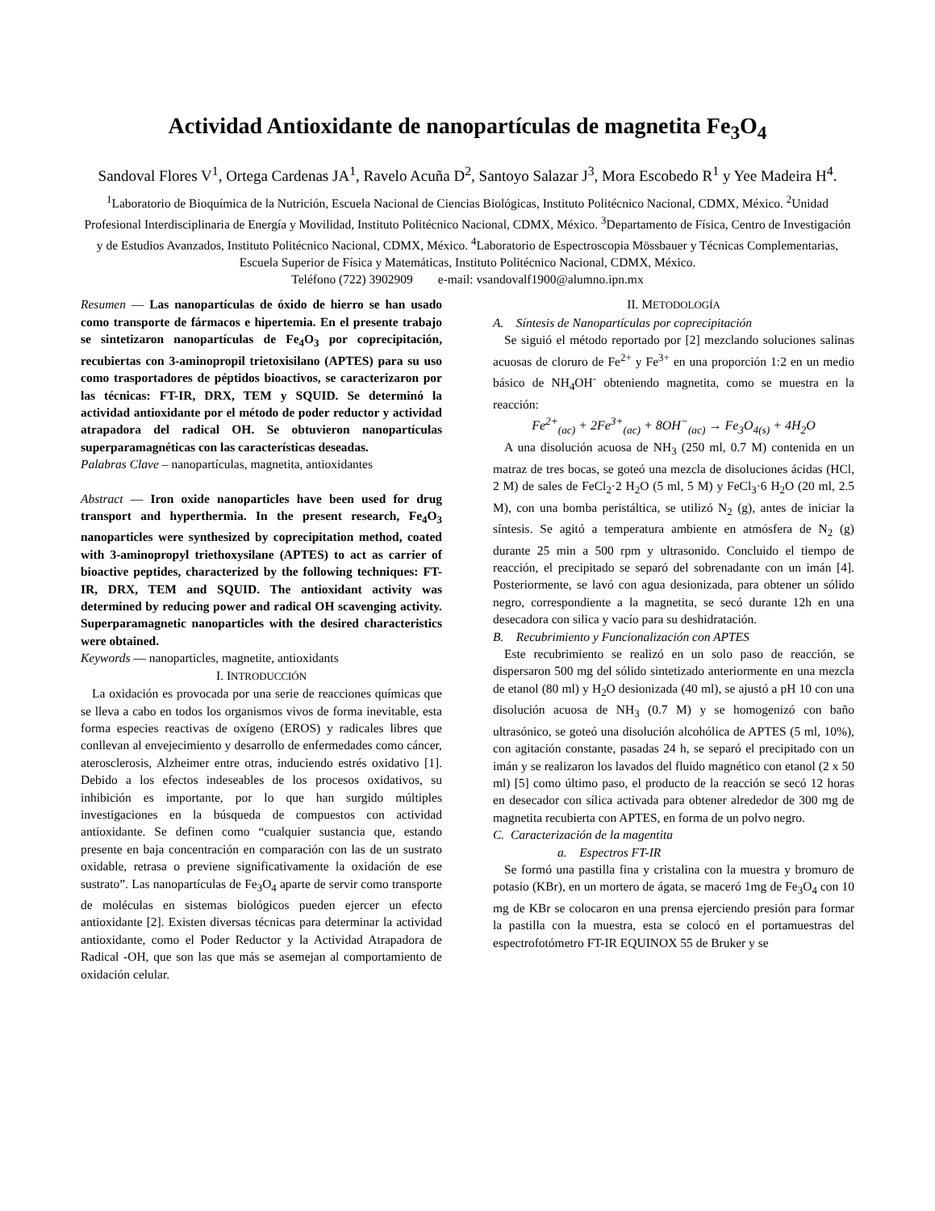Actividad Antioxidante de nanopartículas de magnetita Fe<sub>3</sub>O<sub>4</sub>
Sandoval Flores V<sup>1</sup>, Ortega Cardenas JA<sup>1</sup>, Ravelo Acuña D<sup>2</sup>, Santoyo Salazar J<sup>3</sup>, Mora Escobedo R<sup>1</sup> y Yee Madeira H<sup>4</sup>.
<sup>1</sup> Laboratorio de Bioquímica de la Nutrición, Escuela Nacional de Ciencias Biológicas, Instituto Politécnico Nacional, CDMX, México. <sup>2</sup>Unidad Profesional Interdisciplinaria de Energía y Movilidad, Instituto Politécnico Nacional, CDMX, México. <sup>3</sup>Departamento de Física, Centro de Investigación y de Estudios Avanzados, Instituto Politécnico Nacional, CDMX, México. <sup>4</sup>Laboratorio de Espectroscopia Mössbauer y Técnicas Complementarias, Escuela Superior de Física y Matemáticas, Instituto Politécnico Nacional, CDMX, México.
Teléfono (722) 3902909 e-mail: vsandovalf1900@alumno.ipn.mx
Resumen — Las nanopartículas de óxido de hierro se han usado como transporte de fármacos e hipertemia. En el presente trabajo se sintetizaron nanopartículas de Fe<sub>4</sub>O<sub>3</sub> por coprecipitación, recubiertas con 3-aminopropil trietoxisilano (APTES) para su uso como trasportadores de péptidos bioactivos, se caracterizaron por las técnicas: FT-IR, DRX, TEM y SQUID. Se determinó la actividad antioxidante por el método de poder reductor y actividad atrapadora del radical OH. Se obtuvieron nanopartículas superparamagnéticas con las características deseadas.
Palabras Clave – nanopartículas, magnetita, antioxidantes
Abstract — Iron oxide nanoparticles have been used for drug transport and hyperthermia. In the present research, Fe<sub>4</sub>O<sub>3</sub> nanoparticles were synthesized by coprecipitation method, coated with 3-aminopropyl triethoxysilane (APTES) to act as carrier of bioactive peptides, characterized by the following techniques: FT-IR, DRX, TEM and SQUID. The antioxidant activity was determined by reducing power and radical OH scavenging activity. Superparamagnetic nanoparticles with the desired characteristics were obtained.
Keywords — nanoparticles, magnetite, antioxidants
I. INTRODUCCIÓN
La oxidación es provocada por una serie de reacciones químicas que se lleva a cabo en todos los organismos vivos de forma inevitable, esta forma especies reactivas de oxígeno (EROS) y radicales libres que conllevan al envejecimiento y desarrollo de enfermedades como cáncer, aterosclerosis, Alzheimer entre otras, induciendo estrés oxidativo [1]. Debido a los efectos indeseables de los procesos oxidativos, su inhibición es importante, por lo que han surgido múltiples investigaciones en la búsqueda de compuestos con actividad antioxidante. Se definen como “cualquier sustancia que, estando presente en baja concentración en comparación con las de un sustrato oxidable, retrasa o previene significativamente la oxidación de ese sustrato”. Las nanopartículas de Fe<sub>3</sub>O<sub>4</sub> aparte de servir como transporte de moléculas en sistemas biológicos pueden ejercer un efecto antioxidante [2]. Existen diversas técnicas para determinar la actividad antioxidante, como el Poder Reductor y la Actividad Atrapadora de Radical -OH, que son las que más se asemejan al comportamiento de oxidación celular.
II. METODOLOGÍA
A. Síntesis de Nanopartículas por coprecipitación
Se siguió el método reportado por [2] mezclando soluciones salinas acuosas de cloruro de Fe<sup>2+</sup> y Fe<sup>3+</sup> en una proporción 1:2 en un medio básico de NH<sub>4</sub>OH<sup>-</sup> obteniendo magnetita, como se muestra en la reacción:
Fe<sup>2+</sup><sub>(ac)</sub> + 2Fe<sup>3+</sup><sub>(ac)</sub> + 8OH<sup>−</sup><sub>(ac)</sub> → Fe<sub>3</sub>O<sub>4(s)</sub> + 4H<sub>2</sub>O
A una disolución acuosa de NH<sub>3</sub> (250 ml, 0.7 M) contenida en un matraz de tres bocas, se goteó una mezcla de disoluciones ácidas (HCl, 2 M) de sales de FeCl<sub>2</sub>·2 H<sub>2</sub>O (5 ml, 5 M) y FeCl<sub>3</sub>·6 H<sub>2</sub>O (20 ml, 2.5 M), con una bomba peristáltica, se utilizó N<sub>2</sub> (g), antes de iniciar la síntesis. Se agitó a temperatura ambiente en atmósfera de N<sub>2</sub> (g) durante 25 min a 500 rpm y ultrasonido. Concluido el tiempo de reacción, el precipitado se separó del sobrenadante con un imán [4]. Posteriormente, se lavó con agua desionizada, para obtener un sólido negro, correspondiente a la magnetita, se secó durante 12h en una desecadora con silica y vacío para su deshidratación.
B. Recubrimiento y Funcionalización con APTES
Este recubrimiento se realizó en un solo paso de reacción, se dispersaron 500 mg del sólido sintetizado anteriormente en una mezcla de etanol (80 ml) y H<sub>2</sub>O desionizada (40 ml), se ajustó a pH 10 con una disolución acuosa de NH<sub>3</sub> (0.7 M) y se homogenizó con baño ultrasónico, se goteó una disolución alcohólica de APTES (5 ml, 10%), con agitación constante, pasadas 24 h, se separó el precipitado con un imán y se realizaron los lavados del fluido magnético con etanol (2 x 50 ml) [5] como último paso, el producto de la reacción se secó 12 horas en desecador con sílica activada para obtener alrededor de 300 mg de magnetita recubierta con APTES, en forma de un polvo negro.
C. Caracterización de la magentita
a. Espectros FT-IR
Se formó una pastilla fina y cristalina con la muestra y bromuro de potasio (KBr), en un mortero de ágata, se maceró 1mg de Fe<sub>3</sub>O<sub>4</sub> con 10 mg de KBr se colocaron en una prensa ejerciendo presión para formar la pastilla con la muestra, esta se colocó en el portamuestras del espectrofotómetro FT-IR EQUINOX 55 de Bruker y se